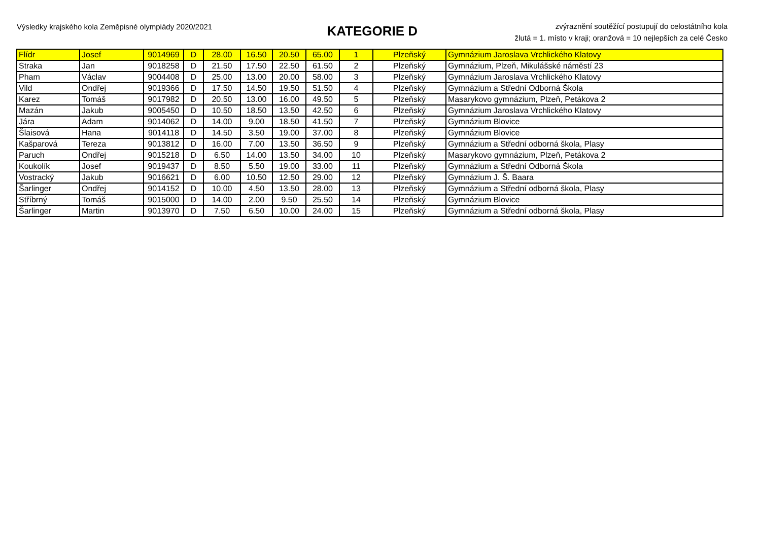Výsledky krajského kola Zeměpisné olympiády 2020/2021
KATEGORIE D
zvýraznění soutěžící postupují do celostátního kola
žlutá = 1. místo v kraji; oranžová = 10 nejlepších za celé Česko
| Flídr | Josef | 9014969 | D | 28.00 | 16.50 | 20.50 | 65.00 | 1 | Plzeňský | Gymnázium Jaroslava Vrchlického Klatovy |
| Straka | Jan | 9018258 | D | 21.50 | 17.50 | 22.50 | 61.50 | 2 | Plzeňský | Gymnázium, Plzeň, Mikulášské náměstí 23 |
| Pham | Václav | 9004408 | D | 25.00 | 13.00 | 20.00 | 58.00 | 3 | Plzeňský | Gymnázium Jaroslava Vrchlického Klatovy |
| Vild | Ondřej | 9019366 | D | 17.50 | 14.50 | 19.50 | 51.50 | 4 | Plzeňský | Gymnázium a Střední Odborná Škola |
| Karez | Tomáš | 9017982 | D | 20.50 | 13.00 | 16.00 | 49.50 | 5 | Plzeňský | Masarykovo gymnázium, Plzeň, Petákova 2 |
| Mazán | Jakub | 9005450 | D | 10.50 | 18.50 | 13.50 | 42.50 | 6 | Plzeňský | Gymnázium Jaroslava Vrchlického Klatovy |
| Jára | Adam | 9014062 | D | 14.00 | 9.00 | 18.50 | 41.50 | 7 | Plzeňský | Gymnázium Blovice |
| Šlaisová | Hana | 9014118 | D | 14.50 | 3.50 | 19.00 | 37.00 | 8 | Plzeňský | Gymnázium Blovice |
| Kašparová | Tereza | 9013812 | D | 16.00 | 7.00 | 13.50 | 36.50 | 9 | Plzeňský | Gymnázium a Střední odborná škola, Plasy |
| Paruch | Ondřej | 9015218 | D | 6.50 | 14.00 | 13.50 | 34.00 | 10 | Plzeňský | Masarykovo gymnázium, Plzeň, Petákova 2 |
| Koukolík | Josef | 9019437 | D | 8.50 | 5.50 | 19.00 | 33.00 | 11 | Plzeňský | Gymnázium a Střední Odborná Škola |
| Vostracký | Jakub | 9016621 | D | 6.00 | 10.50 | 12.50 | 29.00 | 12 | Plzeňský | Gymnázium J. Š. Baara |
| Šarlinger | Ondřej | 9014152 | D | 10.00 | 4.50 | 13.50 | 28.00 | 13 | Plzeňský | Gymnázium a Střední odborná škola, Plasy |
| Stříbrný | Tomáš | 9015000 | D | 14.00 | 2.00 | 9.50 | 25.50 | 14 | Plzeňský | Gymnázium Blovice |
| Šarlinger | Martin | 9013970 | D | 7.50 | 6.50 | 10.00 | 24.00 | 15 | Plzeňský | Gymnázium a Střední odborná škola, Plasy |